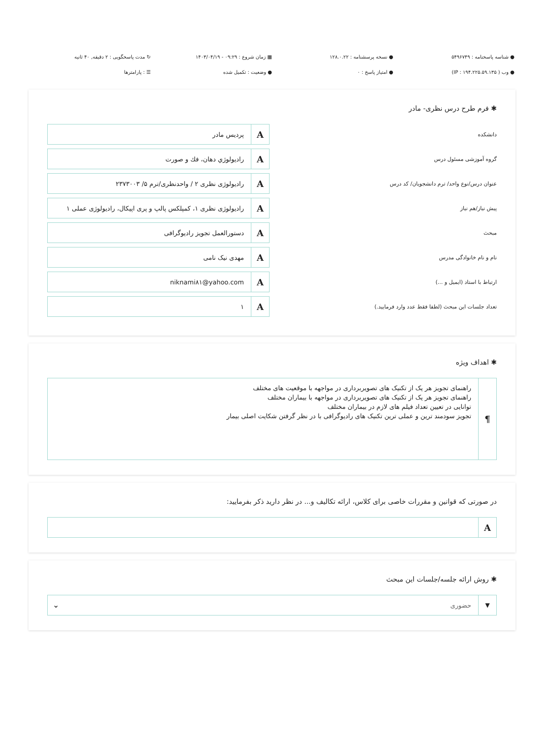● شناسه پاسخنامه : ۵۴۹۶۷۴۹
● نسخه پرسشنامه : ۱۲۸.۰.۲۲
▦ زمان شروع : ۰۹:۲۹ - ۱۴۰۳/۰۴/۱۹
↻ مدت پاسخگویی : ۲ دقیقه, ۴۰ ثانیه
● وب ( IP : ۱۹۴.۲۲۵.۵۹.۱۳۵)
● امتیاز پاسخ : ۰
● وضعیت : تکمیل شده
☰ : پارامترها
✱ فرم طرح درس نظری- مادر
دانشکده
A
پردیس مادر
گروه آموزشی مسئول درس
A
راديولوژي دهان، فك و صورت
عنوان درس/نوع واحد/ ترم دانشجویان/ کد درس
A
رادیولوژی نظری ۲ / واحدنظری/ترم ۵/ ۲۳۷۳۰۰۳
پیش نیاز/هم نیاز
A
رادیولوژی نظری ۱، کمپلکس پالپ و پری اپیکال، رادیولوژی عملی ۱
مبحث
A
دستورالعمل تجویز رادیوگرافی
نام و نام خانوادگی مدرس
A
مهدی نیک نامی
ارتباط با استاد (ایمیل و ...)
A
niknami۸۱@yahoo.com
تعداد جلسات این مبحث (لطفا فقط عدد وارد فرمایید.)
A
۱
✱ اهداف ویژه
¶
راهنمای تجویز هر یک از تکنیک های تصویربرداری در مواجهه با موقعیت های مختلف
راهنمای تجویز هر یک از تکنیک های تصویربرداری در مواجهه با بیماران مختلف
توانایی در تعیین تعداد فیلم های لازم در بیماران مختلف
تجویز سودمند ترین و عملی ترین تکنیک های رادیوگرافی با در نظر گرفتن شکایت اصلی بیمار
در صورتی که قوانین و مقررات خاصی برای کلاس، ارائه تکالیف و... در نظر دارید ذکر بفرمایید:
A
✱ روش ارائه جلسه/جلسات این مبحث
▼ حضوری
⌄